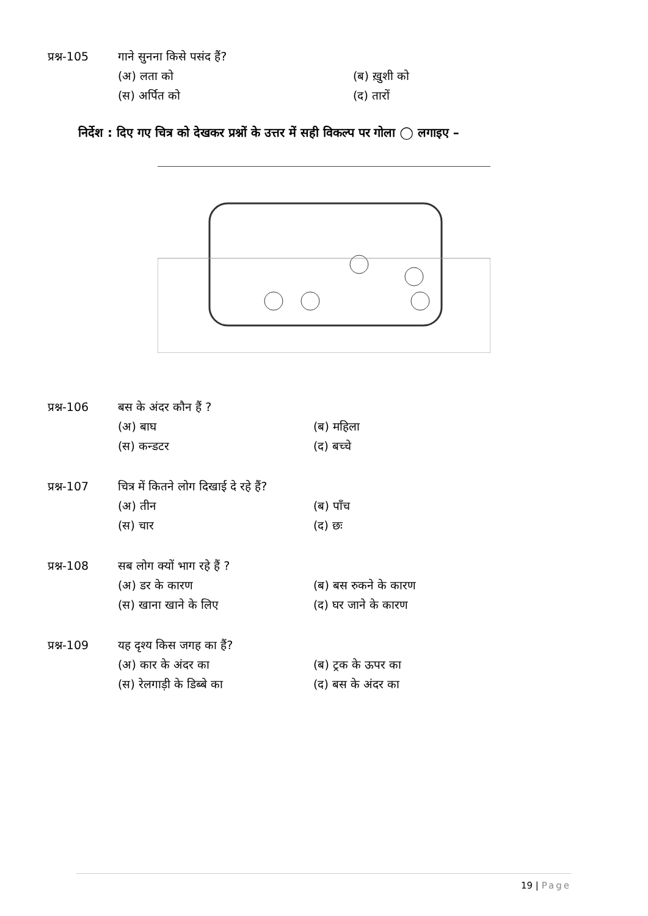प्रश्न-105 गाने सुनना किसे पसंद हैं?
(अ) लता को (ब) ख़ुशी को (स) अर्पित को (द) तारों
निर्देश : दिए गए चित्र को देखकर प्रश्नों के उत्तर में सही विकल्प पर गोला ◯ लगाइए –
प्रश्न-106 बस के अंदर कौन हैं ?
(अ) बाघ (ब) महिला (स) कन्डटर (द) बच्चे
प्रश्न-107 चित्र में कितने लोग दिखाई दे रहे हैं?
(अ) तीन (ब) पाँच (स) चार (द) छः
प्रश्न-108 सब लोग क्यों भाग रहे हैं ?
(अ) डर के कारण (ब) बस रुकने के कारण (स) खाना खाने के लिए (द) घर जाने के कारण
प्रश्न-109 यह दृश्य किस जगह का हैं?
(अ) कार के अंदर का (ब) ट्रक के ऊपर का (स) रेलगाड़ी के डिब्बे का (द) बस के अंदर का
19 | Page